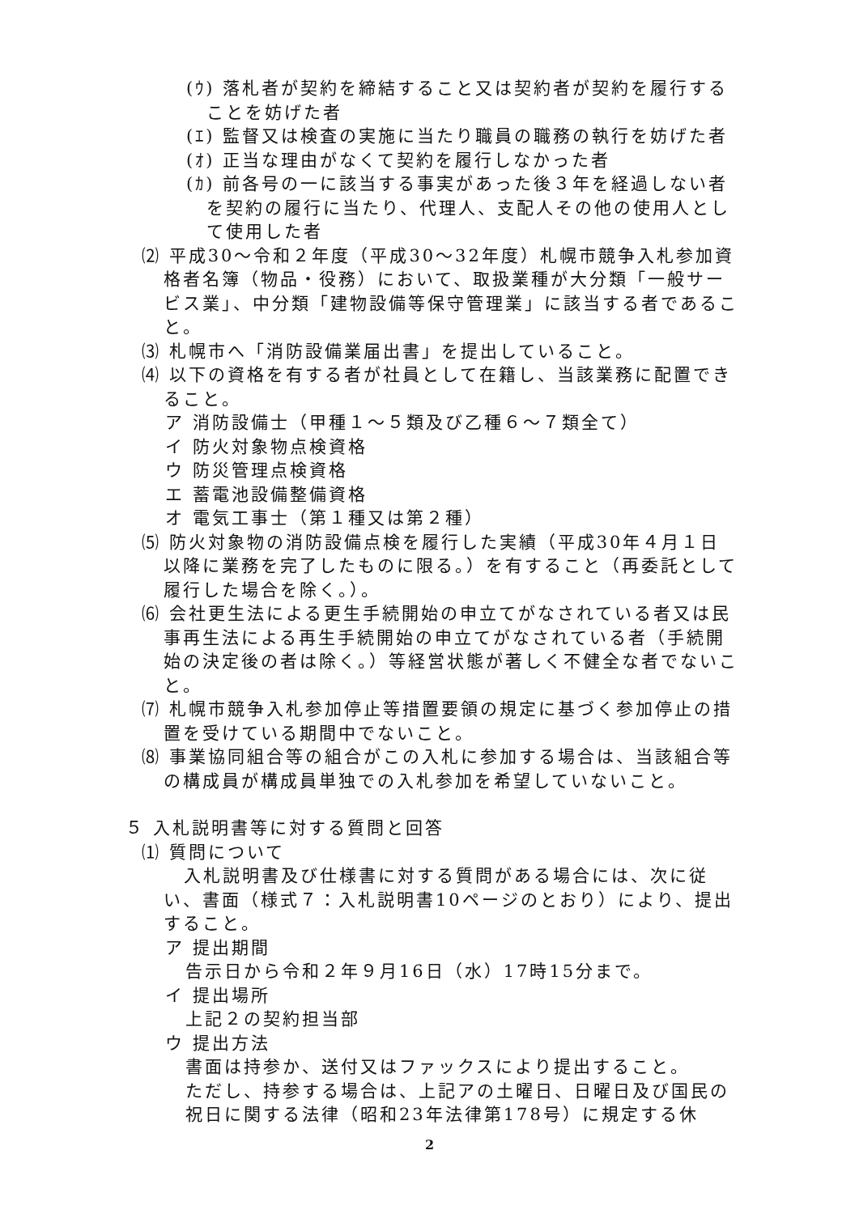(ｳ) 落札者が契約を締結すること又は契約者が契約を履行することを妨げた者
(ｴ) 監督又は検査の実施に当たり職員の職務の執行を妨げた者
(ｵ) 正当な理由がなくて契約を履行しなかった者
(ｶ) 前各号の一に該当する事実があった後３年を経過しない者を契約の履行に当たり、代理人、支配人その他の使用人として使用した者
⑵ 平成30～令和２年度（平成30～32年度）札幌市競争入札参加資格者名簿（物品・役務）において、取扱業種が大分類「一般サービス業」、中分類「建物設備等保守管理業」に該当する者であること。
⑶ 札幌市へ「消防設備業届出書」を提出していること。
⑷ 以下の資格を有する者が社員として在籍し、当該業務に配置できること。
ア 消防設備士（甲種１～５類及び乙種６～７類全て）
イ 防火対象物点検資格
ウ 防災管理点検資格
エ 蓄電池設備整備資格
オ 電気工事士（第１種又は第２種）
⑸ 防火対象物の消防設備点検を履行した実績（平成30年４月１日以降に業務を完了したものに限る。）を有すること（再委託として履行した場合を除く。）。
⑹ 会社更生法による更生手続開始の申立てがなされている者又は民事再生法による再生手続開始の申立てがなされている者（手続開始の決定後の者は除く。）等経営状態が著しく不健全な者でないこと。
⑺ 札幌市競争入札参加停止等措置要領の規定に基づく参加停止の措置を受けている期間中でないこと。
⑻ 事業協同組合等の組合がこの入札に参加する場合は、当該組合等の構成員が構成員単独での入札参加を希望していないこと。
５ 入札説明書等に対する質問と回答
⑴ 質問について
入札説明書及び仕様書に対する質問がある場合には、次に従い、書面（様式７：入札説明書10ページのとおり）により、提出すること。
ア 提出期間
告示日から令和２年９月16日（水）17時15分まで。
イ 提出場所
上記２の契約担当部
ウ 提出方法
書面は持参か、送付又はファックスにより提出すること。
ただし、持参する場合は、上記アの土曜日、日曜日及び国民の祝日に関する法律（昭和23年法律第178号）に規定する休
2